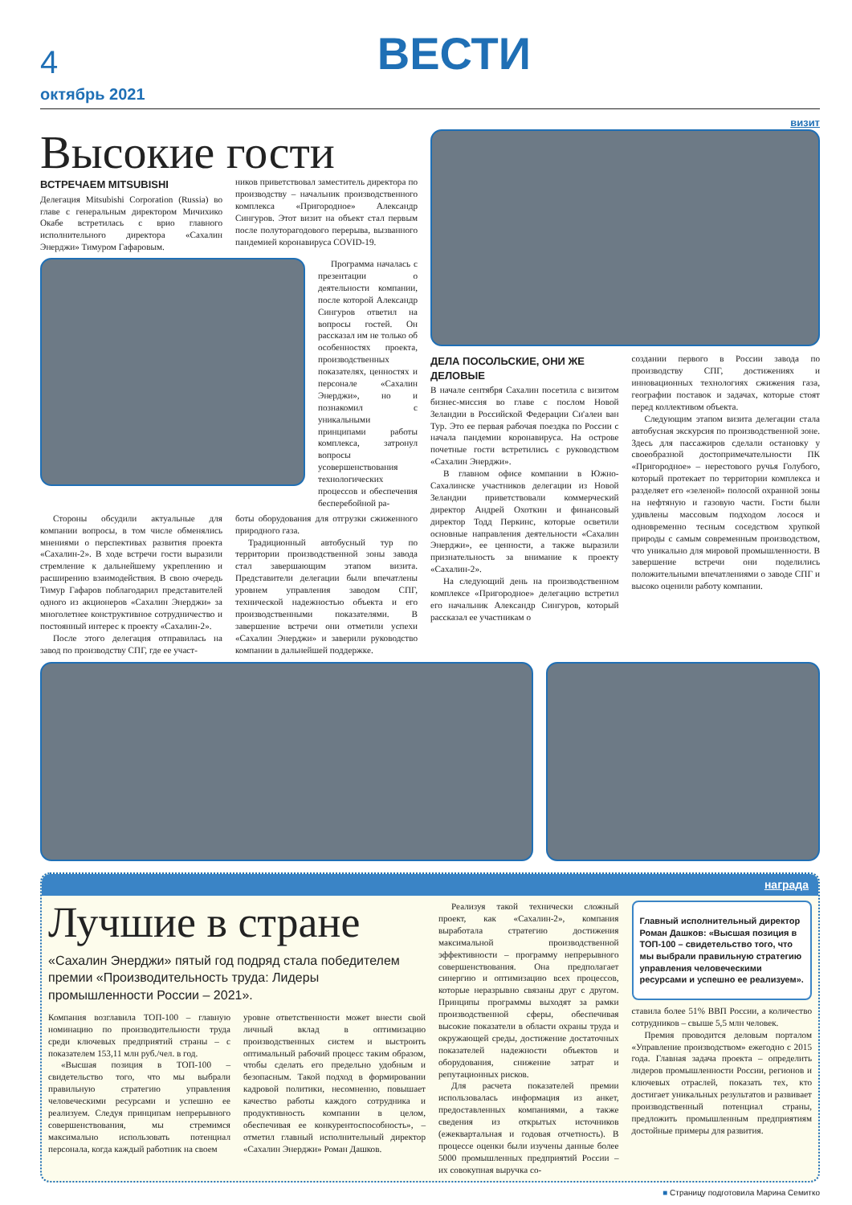4 ВЕСТИ
октябрь 2021
визит
Высокие гости
ВСТРЕЧАЕМ MITSUBISHI
Делегация Mitsubishi Corporation (Russia) во главе с генеральным директором Мичихико Окабе встретилась с врио главного исполнительного директора «Сахалин Энерджи» Тимуром Гафаровым.
ников приветствовал заместитель директора по производству – начальник производственного комплекса «Пригородное» Александр Сингуров. Этот визит на объект стал первым после полуторагодового перерыва, вызванного пандемией коронавируса COVID-19.
Программа началась с презентации о деятельности компании, после которой Александр Сингуров ответил на вопросы гостей. Он рассказал им не только об особенностях проекта, производственных показателях, ценностях и персонале «Сахалин Энерджи», но и познакомил с уникальными принципами работы комплекса, затронул вопросы усовершенствования технологических процессов и обеспечения бесперебойной ра-
Стороны обсудили актуальные для компании вопросы, в том числе обменялись мнениями о перспективах развития проекта «Сахалин-2». В ходе встречи гости выразили стремление к дальнейшему укреплению и расширению взаимодействия. В свою очередь Тимур Гафаров поблагодарил представителей одного из акционеров «Сахалин Энерджи» за многолетнее конструктивное сотрудничество и постоянный интерес к проекту «Сахалин-2».
После этого делегация отправилась на завод по производству СПГ, где ее участ-
боты оборудования для отгрузки сжиженного природного газа.
Традиционный автобусный тур по территории производственной зоны завода стал завершающим этапом визита. Представители делегации были впечатлены уровнем управления заводом СПГ, технической надежностью объекта и его производственными показателями. В завершение встречи они отметили успехи «Сахалин Энерджи» и заверили руководство компании в дальнейшей поддержке.
ДЕЛА ПОСОЛЬСКИЕ, ОНИ ЖЕ ДЕЛОВЫЕ
В начале сентября Сахалин посетила с визитом бизнес-миссия во главе с послом Новой Зеландии в Российской Федерации Си'алеи ван Тур. Это ее первая рабочая поездка по России с начала пандемии коронавируса. На острове почетные гости встретились с руководством «Сахалин Энерджи».
В главном офисе компании в Южно-Сахалинске участников делегации из Новой Зеландии приветствовали коммерческий директор Андрей Охоткин и финансовый директор Тодд Перкинс, которые осветили основные направления деятельности «Сахалин Энерджи», ее ценности, а также выразили признательность за внимание к проекту «Сахалин-2».
На следующий день на производственном комплексе «Пригородное» делегацию встретил его начальник Александр Сингуров, который рассказал ее участникам о
создании первого в России завода по производству СПГ, достижениях и инновационных технологиях сжижения газа, географии поставок и задачах, которые стоят перед коллективом объекта.
Следующим этапом визита делегации стала автобусная экскурсия по производственной зоне. Здесь для пассажиров сделали остановку у своеобразной достопримечательности ПК «Пригородное» – нерестового ручья Голубого, который протекает по территории комплекса и разделяет его «зеленой» полосой охранной зоны на нефтяную и газовую части. Гости были удивлены массовым подходом лосося и одновременно тесным соседством хрупкой природы с самым современным производством, что уникально для мировой промышленности. В завершение встречи они поделились положительными впечатлениями о заводе СПГ и высоко оценили работу компании.
награда
Лучшие в стране
«Сахалин Энерджи» пятый год подряд стала победителем премии «Производительность труда: Лидеры промышленности России – 2021».
Компания возглавила ТОП-100 – главную номинацию по производительности труда среди ключевых предприятий страны – с показателем 153,11 млн руб./чел. в год.
«Высшая позиция в ТОП-100 – свидетельство того, что мы выбрали правильную стратегию управления человеческими ресурсами и успешно ее реализуем. Следуя принципам непрерывного совершенствования, мы стремимся максимально использовать потенциал персонала, когда каждый работник на своем
уровне ответственности может внести свой личный вклад в оптимизацию производственных систем и выстроить оптимальный рабочий процесс таким образом, чтобы сделать его предельно удобным и безопасным. Такой подход в формировании кадровой политики, несомненно, повышает качество работы каждого сотрудника и продуктивность компании в целом, обеспечивая ее конкурентоспособность», – отметил главный исполнительный директор «Сахалин Энерджи» Роман Дашков.
Реализуя такой технически сложный проект, как «Сахалин-2», компания выработала стратегию достижения максимальной производственной эффективности – программу непрерывного совершенствования. Она предполагает синергию и оптимизацию всех процессов, которые неразрывно связаны друг с другом. Принципы программы выходят за рамки производственной сферы, обеспечивая высокие показатели в области охраны труда и окружающей среды, достижение достаточных показателей надежности объектов и оборудования, снижение затрат и репутационных рисков.
Для расчета показателей премии использовалась информация из анкет, предоставленных компаниями, а также сведения из открытых источников (ежеквартальная и годовая отчетность). В процессе оценки были изучены данные более 5000 промышленных предприятий России – их совокупная выручка со-
Главный исполнительный директор Роман Дашков: «Высшая позиция в ТОП-100 – свидетельство того, что мы выбрали правильную стратегию управления человеческими ресурсами и успешно ее реализуем».
ставила более 51% ВВП России, а количество сотрудников – свыше 5,5 млн человек.
Премия проводится деловым порталом «Управление производством» ежегодно с 2015 года. Главная задача проекта – определить лидеров промышленности России, регионов и ключевых отраслей, показать тех, кто достигает уникальных результатов и развивает производственный потенциал страны, предложить промышленным предприятиям достойные примеры для развития.
■ Страницу подготовила Марина Семитко